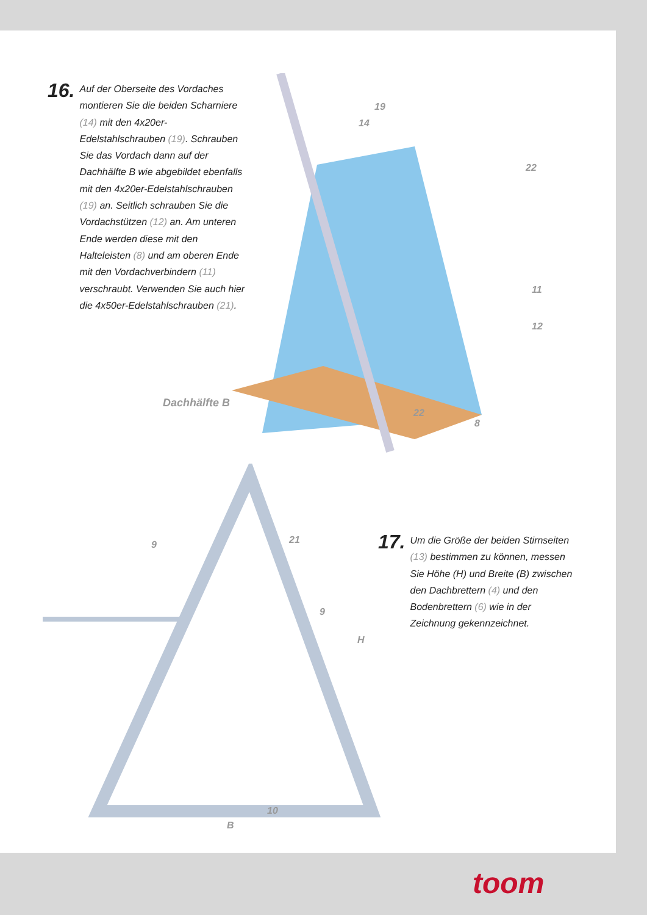16.
Auf der Oberseite des Vordaches montieren Sie die beiden Scharniere (14) mit den 4x20er-Edelstahlschrauben (19). Schrauben Sie das Vordach dann auf der Dachhälfte B wie abgebildet ebenfalls mit den 4x20er-Edelstahlschrauben (19) an. Seitlich schrauben Sie die Vordachstützen (12) an. Am unteren Ende werden diese mit den Halteleisten (8) und am oberen Ende mit den Vordachverbindern (11) verschraubt. Verwenden Sie auch hier die 4x50er-Edelstahlschrauben (21).
19
14
22
11
12
Dachhälfte B
22
8
9 21
9
H
10
B
17.
Um die Größe der beiden Stirnseiten (13) bestimmen zu können, messen Sie Höhe (H) und Breite (B) zwischen den Dachbrettern (4) und den Bodenbrettern (6) wie in der Zeichnung gekennzeichnet.
toom